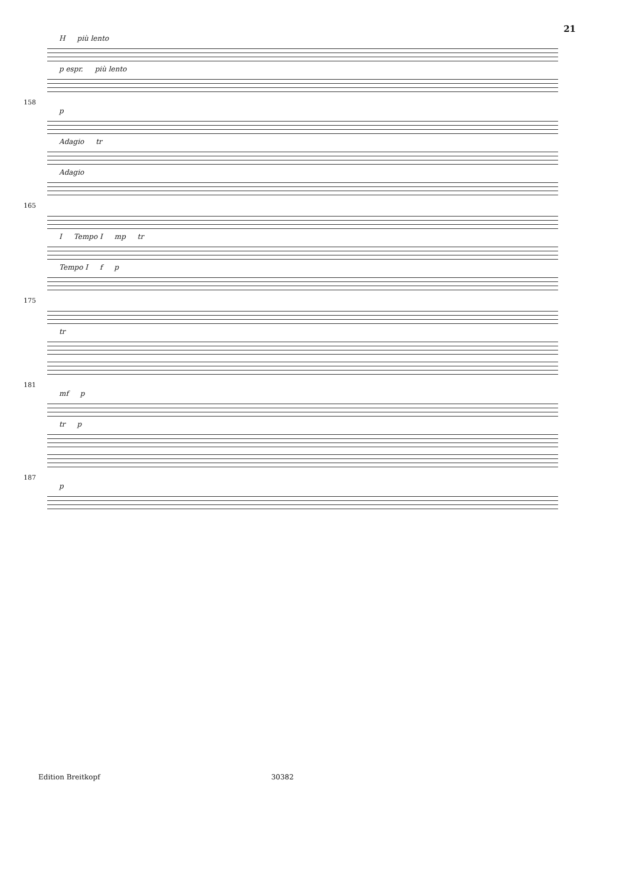21
Hpiù lento
p espr. più lento
158
p
Adagio tr
Adagio
165
I Tempo I mp tr
Tempo I f p
175
tr
181
mf p
tr p
187
p
Edition Breitkopf 30382